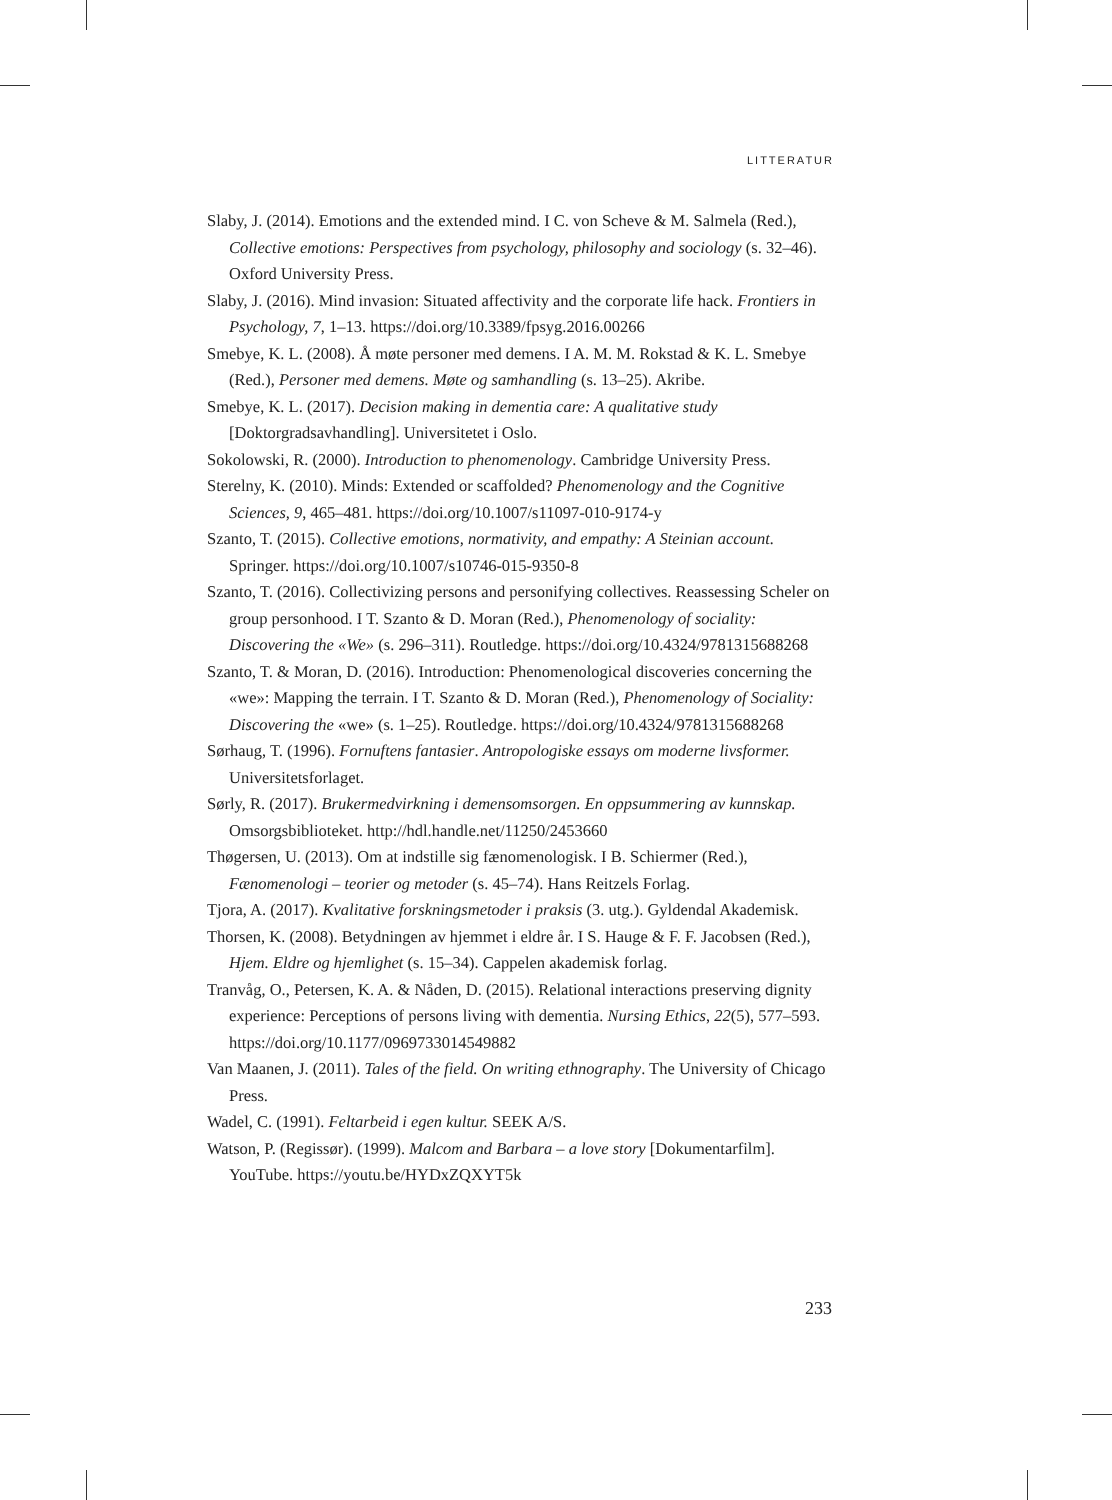LITTERATUR
Slaby, J. (2014). Emotions and the extended mind. I C. von Scheve & M. Salmela (Red.), Collective emotions: Perspectives from psychology, philosophy and sociology (s. 32–46). Oxford University Press.
Slaby, J. (2016). Mind invasion: Situated affectivity and the corporate life hack. Frontiers in Psychology, 7, 1–13. https://doi.org/10.3389/fpsyg.2016.00266
Smebye, K. L. (2008). Å møte personer med demens. I A. M. M. Rokstad & K. L. Smebye (Red.), Personer med demens. Møte og samhandling (s. 13–25). Akribe.
Smebye, K. L. (2017). Decision making in dementia care: A qualitative study [Doktorgradsavhandling]. Universitetet i Oslo.
Sokolowski, R. (2000). Introduction to phenomenology. Cambridge University Press.
Sterelny, K. (2010). Minds: Extended or scaffolded? Phenomenology and the Cognitive Sciences, 9, 465–481. https://doi.org/10.1007/s11097-010-9174-y
Szanto, T. (2015). Collective emotions, normativity, and empathy: A Steinian account. Springer. https://doi.org/10.1007/s10746-015-9350-8
Szanto, T. (2016). Collectivizing persons and personifying collectives. Reassessing Scheler on group personhood. I T. Szanto & D. Moran (Red.), Phenomenology of sociality: Discovering the «We» (s. 296–311). Routledge. https://doi.org/10.4324/9781315688268
Szanto, T. & Moran, D. (2016). Introduction: Phenomenological discoveries concerning the «we»: Mapping the terrain. I T. Szanto & D. Moran (Red.), Phenomenology of Sociality: Discovering the «we» (s. 1–25). Routledge. https://doi.org/10.4324/9781315688268
Sørhaug, T. (1996). Fornuftens fantasier. Antropologiske essays om moderne livsformer. Universitetsforlaget.
Sørly, R. (2017). Brukermedvirkning i demensomsorgen. En oppsummering av kunnskap. Omsorgsbiblioteket. http://hdl.handle.net/11250/2453660
Thøgersen, U. (2013). Om at indstille sig fænomenologisk. I B. Schiermer (Red.), Fænomenologi – teorier og metoder (s. 45–74). Hans Reitzels Forlag.
Tjora, A. (2017). Kvalitative forskningsmetoder i praksis (3. utg.). Gyldendal Akademisk.
Thorsen, K. (2008). Betydningen av hjemmet i eldre år. I S. Hauge & F. F. Jacobsen (Red.), Hjem. Eldre og hjemlighet (s. 15–34). Cappelen akademisk forlag.
Tranvåg, O., Petersen, K. A. & Nåden, D. (2015). Relational interactions preserving dignity experience: Perceptions of persons living with dementia. Nursing Ethics, 22(5), 577–593. https://doi.org/10.1177/0969733014549882
Van Maanen, J. (2011). Tales of the field. On writing ethnography. The University of Chicago Press.
Wadel, C. (1991). Feltarbeid i egen kultur. SEEK A/S.
Watson, P. (Regissør). (1999). Malcom and Barbara – a love story [Dokumentarfilm]. YouTube. https://youtu.be/HYDxZQXYT5k
233